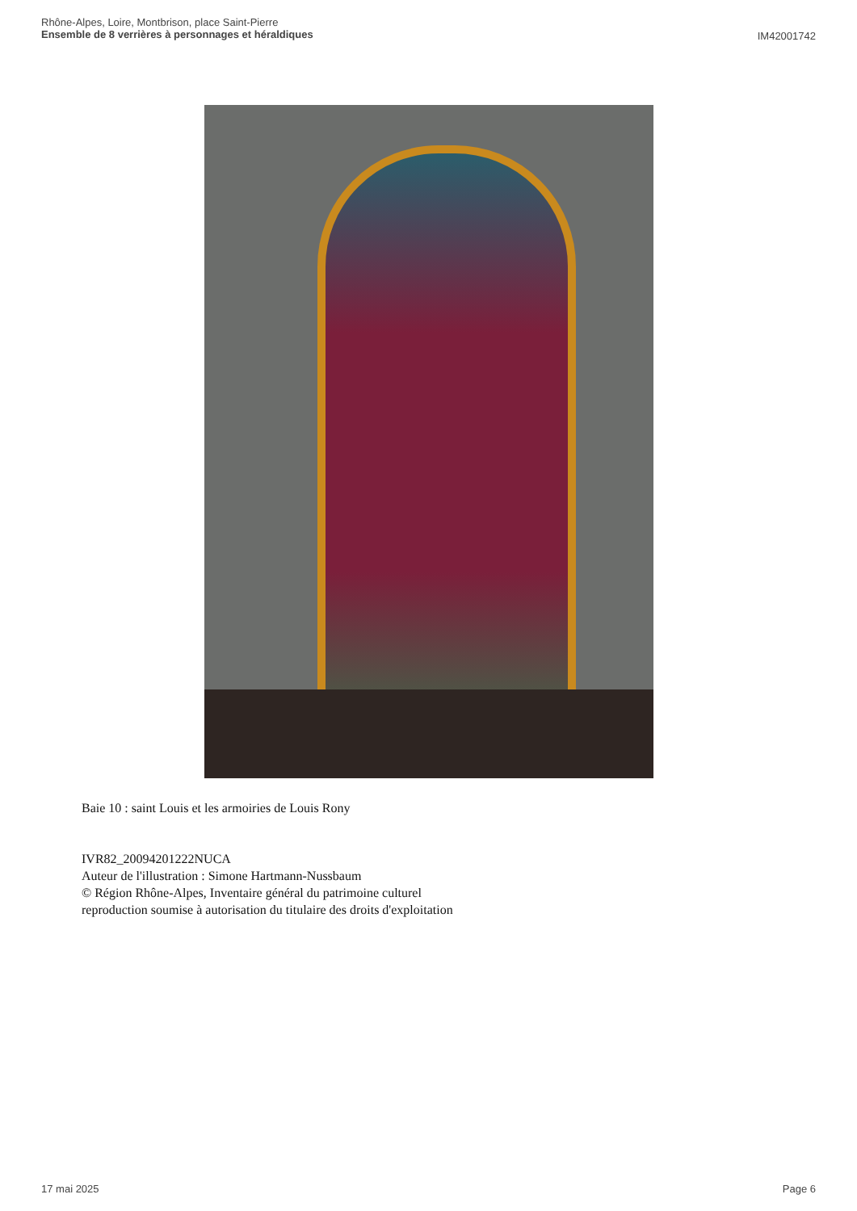Rhône-Alpes, Loire, Montbrison, place Saint-Pierre
Ensemble de 8 verrières à personnages et héraldiques
IM42001742
Baie 10 : saint Louis et les armoiries de Louis Rony
IVR82_20094201222NUCA
Auteur de l'illustration : Simone Hartmann-Nussbaum
© Région Rhône-Alpes, Inventaire général du patrimoine culturel
reproduction soumise à autorisation du titulaire des droits d'exploitation
17 mai 2025 Page 6